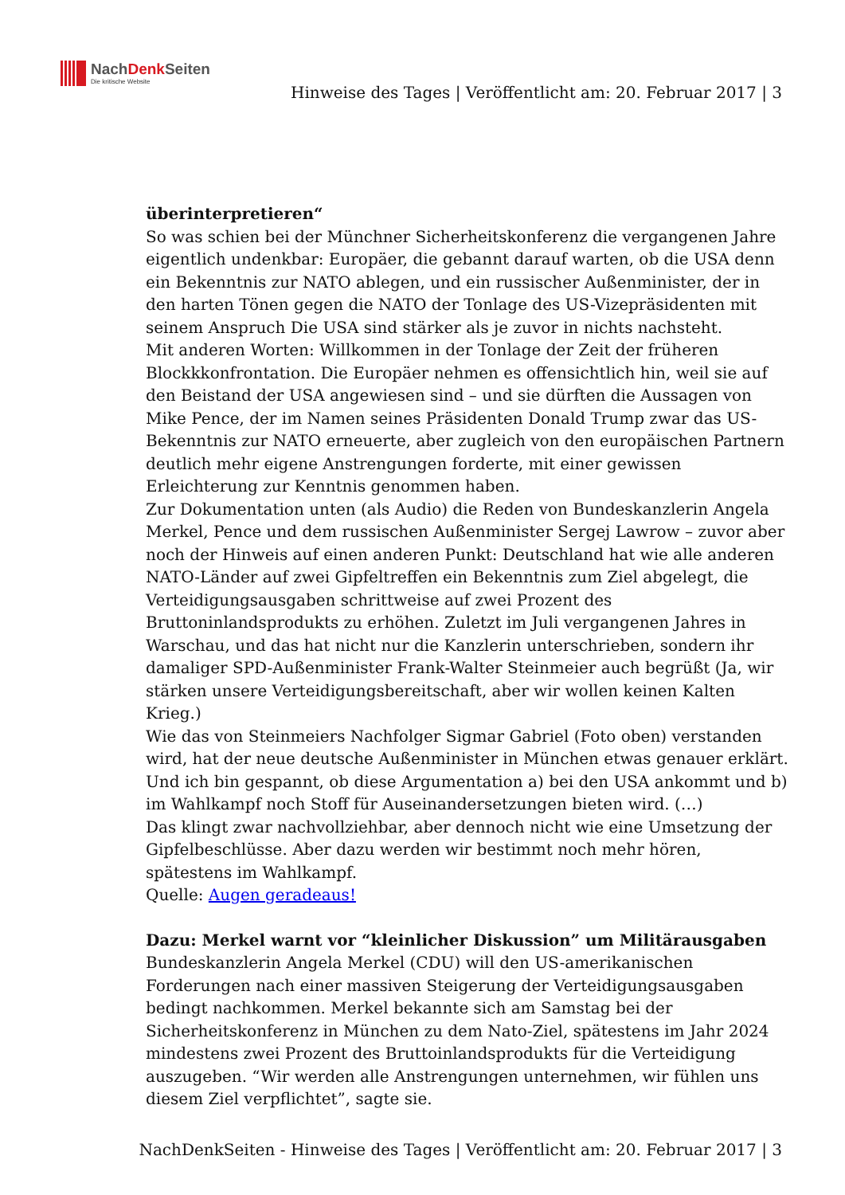NachDenk Seiten
Die kritische Website
Hinweise des Tages | Veröffentlicht am: 20. Februar 2017 | 3
überinterpretieren“
So was schien bei der Münchner Sicherheitskonferenz die vergangenen Jahre eigentlich undenkbar: Europäer, die gebannt darauf warten, ob die USA denn ein Bekenntnis zur NATO ablegen, und ein russischer Außenminister, der in den harten Tönen gegen die NATO der Tonlage des US-Vizepräsidenten mit seinem Anspruch Die USA sind stärker als je zuvor in nichts nachsteht.
Mit anderen Worten: Willkommen in der Tonlage der Zeit der früheren Blockkkonfrontation. Die Europäer nehmen es offensichtlich hin, weil sie auf den Beistand der USA angewiesen sind – und sie dürften die Aussagen von Mike Pence, der im Namen seines Präsidenten Donald Trump zwar das US-Bekenntnis zur NATO erneuerte, aber zugleich von den europäischen Partnern deutlich mehr eigene Anstrengungen forderte, mit einer gewissen Erleichterung zur Kenntnis genommen haben.
Zur Dokumentation unten (als Audio) die Reden von Bundeskanzlerin Angela Merkel, Pence und dem russischen Außenminister Sergej Lawrow – zuvor aber noch der Hinweis auf einen anderen Punkt: Deutschland hat wie alle anderen NATO-Länder auf zwei Gipfeltreffen ein Bekenntnis zum Ziel abgelegt, die Verteidigungsausgaben schrittweise auf zwei Prozent des Bruttoninlandsprodukts zu erhöhen. Zuletzt im Juli vergangenen Jahres in Warschau, und das hat nicht nur die Kanzlerin unterschrieben, sondern ihr damaliger SPD-Außenminister Frank-Walter Steinmeier auch begrüßt (Ja, wir stärken unsere Verteidigungsbereitschaft, aber wir wollen keinen Kalten Krieg.)
Wie das von Steinmeiers Nachfolger Sigmar Gabriel (Foto oben) verstanden wird, hat der neue deutsche Außenminister in München etwas genauer erklärt. Und ich bin gespannt, ob diese Argumentation a) bei den USA ankommt und b) im Wahlkampf noch Stoff für Auseinandersetzungen bieten wird. (…)
Das klingt zwar nachvollziehbar, aber dennoch nicht wie eine Umsetzung der Gipfelbeschlüsse. Aber dazu werden wir bestimmt noch mehr hören, spätestens im Wahlkampf.
Quelle: Augen geradeaus!
Dazu: Merkel warnt vor “kleinlicher Diskussion” um Militärausgaben
Bundeskanzlerin Angela Merkel (CDU) will den US-amerikanischen Forderungen nach einer massiven Steigerung der Verteidigungsausgaben bedingt nachkommen. Merkel bekannte sich am Samstag bei der Sicherheitskonferenz in München zu dem Nato-Ziel, spätestens im Jahr 2024 mindestens zwei Prozent des Bruttoinlandsprodukts für die Verteidigung auszugeben. “Wir werden alle Anstrengungen unternehmen, wir fühlen uns diesem Ziel verpflichtet”, sagte sie.
NachDenkSeiten - Hinweise des Tages | Veröffentlicht am: 20. Februar 2017 | 3